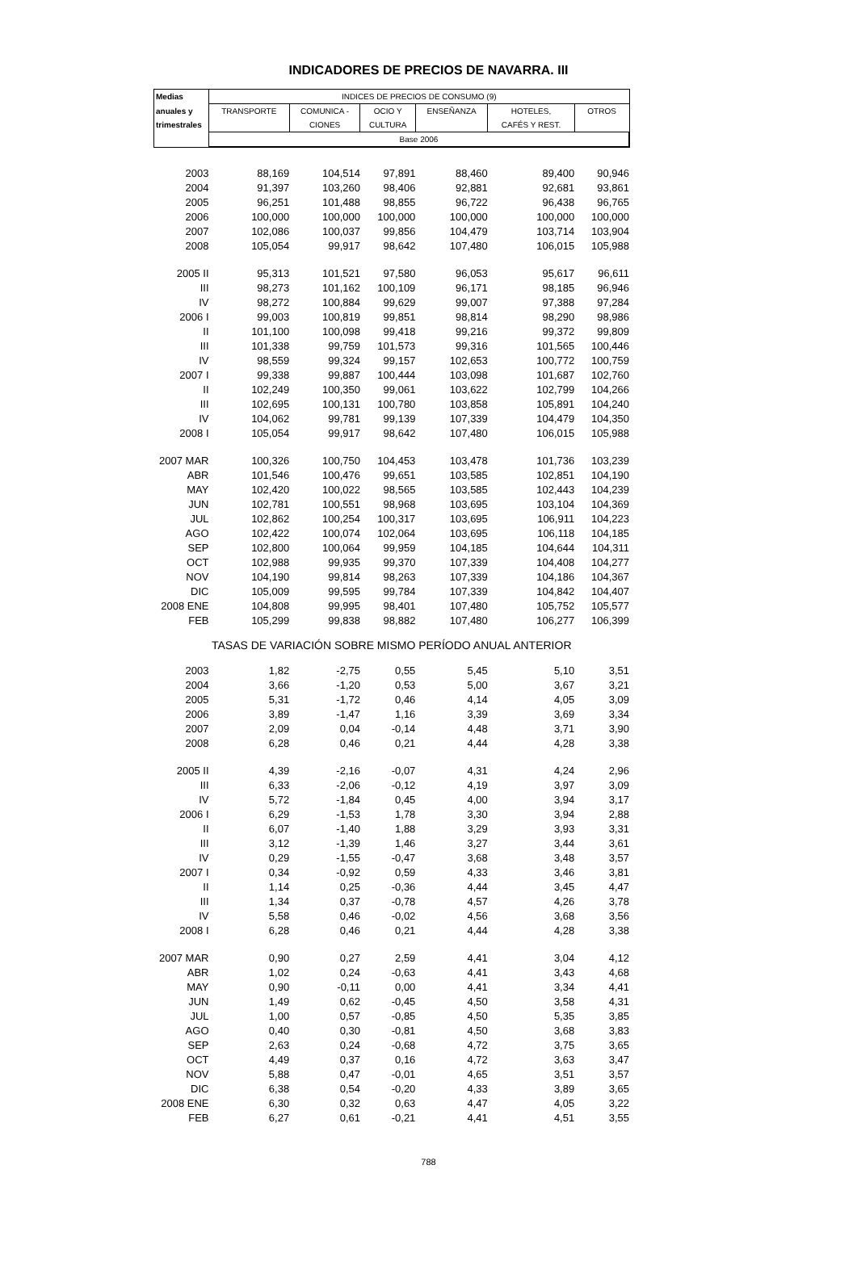INDICADORES DE PRECIOS DE NAVARRA. III
| Medias | INDICES DE PRECIOS DE CONSUMO (9) | | | | | |
| --- | --- | --- | --- | --- | --- | --- |
| anuales y | TRANSPORTE | COMUNICA - | OCIO Y | ENSEÑANZA | HOTELES, | OTROS |
| trimestrales | | CIONES | CULTURA | | CAFÉS Y REST. | |
| | Base 2006 | | | | | |
| 2003 | 88,169 | 104,514 | 97,891 | 88,460 | 89,400 | 90,946 |
| 2004 | 91,397 | 103,260 | 98,406 | 92,881 | 92,681 | 93,861 |
| 2005 | 96,251 | 101,488 | 98,855 | 96,722 | 96,438 | 96,765 |
| 2006 | 100,000 | 100,000 | 100,000 | 100,000 | 100,000 | 100,000 |
| 2007 | 102,086 | 100,037 | 99,856 | 104,479 | 103,714 | 103,904 |
| 2008 | 105,054 | 99,917 | 98,642 | 107,480 | 106,015 | 105,988 |
| 2005 II | 95,313 | 101,521 | 97,580 | 96,053 | 95,617 | 96,611 |
| III | 98,273 | 101,162 | 100,109 | 96,171 | 98,185 | 96,946 |
| IV | 98,272 | 100,884 | 99,629 | 99,007 | 97,388 | 97,284 |
| 2006 I | 99,003 | 100,819 | 99,851 | 98,814 | 98,290 | 98,986 |
| II | 101,100 | 100,098 | 99,418 | 99,216 | 99,372 | 99,809 |
| III | 101,338 | 99,759 | 101,573 | 99,316 | 101,565 | 100,446 |
| IV | 98,559 | 99,324 | 99,157 | 102,653 | 100,772 | 100,759 |
| 2007 I | 99,338 | 99,887 | 100,444 | 103,098 | 101,687 | 102,760 |
| II | 102,249 | 100,350 | 99,061 | 103,622 | 102,799 | 104,266 |
| III | 102,695 | 100,131 | 100,780 | 103,858 | 105,891 | 104,240 |
| IV | 104,062 | 99,781 | 99,139 | 107,339 | 104,479 | 104,350 |
| 2008 I | 105,054 | 99,917 | 98,642 | 107,480 | 106,015 | 105,988 |
| 2007 MAR | 100,326 | 100,750 | 104,453 | 103,478 | 101,736 | 103,239 |
| ABR | 101,546 | 100,476 | 99,651 | 103,585 | 102,851 | 104,190 |
| MAY | 102,420 | 100,022 | 98,565 | 103,585 | 102,443 | 104,239 |
| JUN | 102,781 | 100,551 | 98,968 | 103,695 | 103,104 | 104,369 |
| JUL | 102,862 | 100,254 | 100,317 | 103,695 | 106,911 | 104,223 |
| AGO | 102,422 | 100,074 | 102,064 | 103,695 | 106,118 | 104,185 |
| SEP | 102,800 | 100,064 | 99,959 | 104,185 | 104,644 | 104,311 |
| OCT | 102,988 | 99,935 | 99,370 | 107,339 | 104,408 | 104,277 |
| NOV | 104,190 | 99,814 | 98,263 | 107,339 | 104,186 | 104,367 |
| DIC | 105,009 | 99,595 | 99,784 | 107,339 | 104,842 | 104,407 |
| 2008 ENE | 104,808 | 99,995 | 98,401 | 107,480 | 105,752 | 105,577 |
| FEB | 105,299 | 99,838 | 98,882 | 107,480 | 106,277 | 106,399 |
| TASAS DE VARIACIÓN SOBRE MISMO PERÍODO ANUAL ANTERIOR | | | | | | |
| 2003 | 1,82 | -2,75 | 0,55 | 5,45 | 5,10 | 3,51 |
| 2004 | 3,66 | -1,20 | 0,53 | 5,00 | 3,67 | 3,21 |
| 2005 | 5,31 | -1,72 | 0,46 | 4,14 | 4,05 | 3,09 |
| 2006 | 3,89 | -1,47 | 1,16 | 3,39 | 3,69 | 3,34 |
| 2007 | 2,09 | 0,04 | -0,14 | 4,48 | 3,71 | 3,90 |
| 2008 | 6,28 | 0,46 | 0,21 | 4,44 | 4,28 | 3,38 |
| 2005 II | 4,39 | -2,16 | -0,07 | 4,31 | 4,24 | 2,96 |
| III | 6,33 | -2,06 | -0,12 | 4,19 | 3,97 | 3,09 |
| IV | 5,72 | -1,84 | 0,45 | 4,00 | 3,94 | 3,17 |
| 2006 I | 6,29 | -1,53 | 1,78 | 3,30 | 3,94 | 2,88 |
| II | 6,07 | -1,40 | 1,88 | 3,29 | 3,93 | 3,31 |
| III | 3,12 | -1,39 | 1,46 | 3,27 | 3,44 | 3,61 |
| IV | 0,29 | -1,55 | -0,47 | 3,68 | 3,48 | 3,57 |
| 2007 I | 0,34 | -0,92 | 0,59 | 4,33 | 3,46 | 3,81 |
| II | 1,14 | 0,25 | -0,36 | 4,44 | 3,45 | 4,47 |
| III | 1,34 | 0,37 | -0,78 | 4,57 | 4,26 | 3,78 |
| IV | 5,58 | 0,46 | -0,02 | 4,56 | 3,68 | 3,56 |
| 2008 I | 6,28 | 0,46 | 0,21 | 4,44 | 4,28 | 3,38 |
| 2007 MAR | 0,90 | 0,27 | 2,59 | 4,41 | 3,04 | 4,12 |
| ABR | 1,02 | 0,24 | -0,63 | 4,41 | 3,43 | 4,68 |
| MAY | 0,90 | -0,11 | 0,00 | 4,41 | 3,34 | 4,41 |
| JUN | 1,49 | 0,62 | -0,45 | 4,50 | 3,58 | 4,31 |
| JUL | 1,00 | 0,57 | -0,85 | 4,50 | 5,35 | 3,85 |
| AGO | 0,40 | 0,30 | -0,81 | 4,50 | 3,68 | 3,83 |
| SEP | 2,63 | 0,24 | -0,68 | 4,72 | 3,75 | 3,65 |
| OCT | 4,49 | 0,37 | 0,16 | 4,72 | 3,63 | 3,47 |
| NOV | 5,88 | 0,47 | -0,01 | 4,65 | 3,51 | 3,57 |
| DIC | 6,38 | 0,54 | -0,20 | 4,33 | 3,89 | 3,65 |
| 2008 ENE | 6,30 | 0,32 | 0,63 | 4,47 | 4,05 | 3,22 |
| FEB | 6,27 | 0,61 | -0,21 | 4,41 | 4,51 | 3,55 |
788